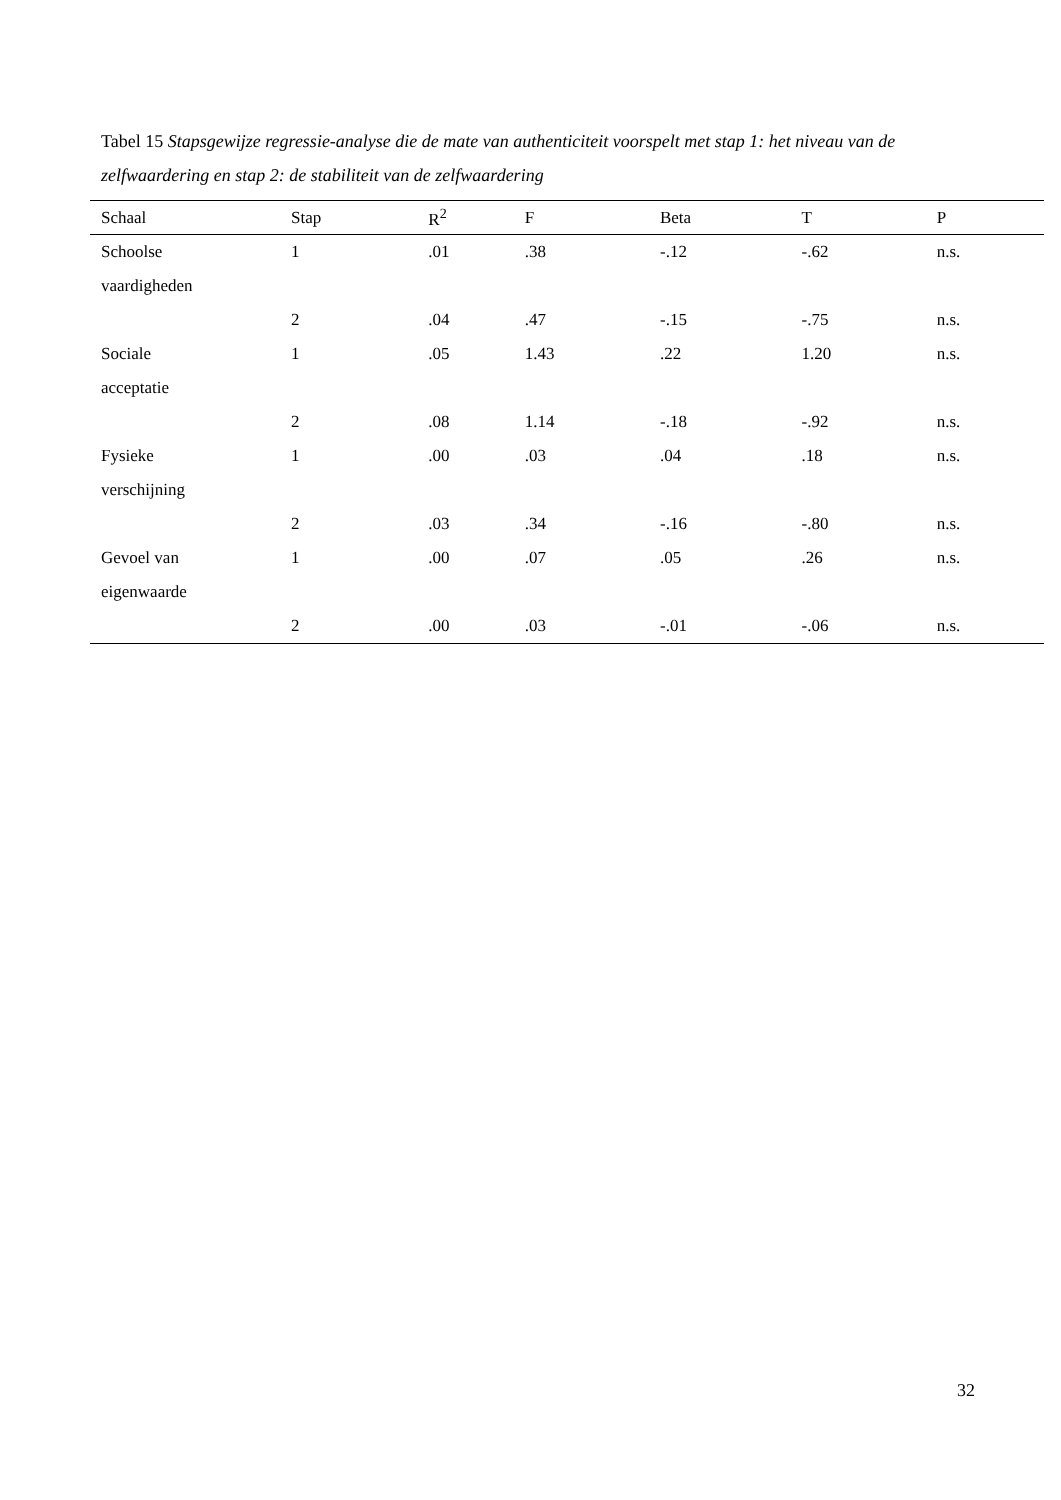Tabel 15 Stapsgewijze regressie-analyse die de mate van authenticiteit voorspelt met stap 1: het niveau van de zelfwaardering en stap 2: de stabiliteit van de zelfwaardering
| Schaal | Stap | R<sup>2</sup> | F | Beta | T | P |
| --- | --- | --- | --- | --- | --- | --- |
| Schoolse | 1 | .01 | .38 | -.12 | -.62 | n.s. |
| vaardigheden | | | | | | |
| | 2 | .04 | .47 | -.15 | -.75 | n.s. |
| Sociale | 1 | .05 | 1.43 | .22 | 1.20 | n.s. |
| acceptatie | | | | | | |
| | 2 | .08 | 1.14 | -.18 | -.92 | n.s. |
| Fysieke | 1 | .00 | .03 | .04 | .18 | n.s. |
| verschijning | | | | | | |
| | 2 | .03 | .34 | -.16 | -.80 | n.s. |
| Gevoel van | 1 | .00 | .07 | .05 | .26 | n.s. |
| eigenwaarde | | | | | | |
| | 2 | .00 | .03 | -.01 | -.06 | n.s. |
32